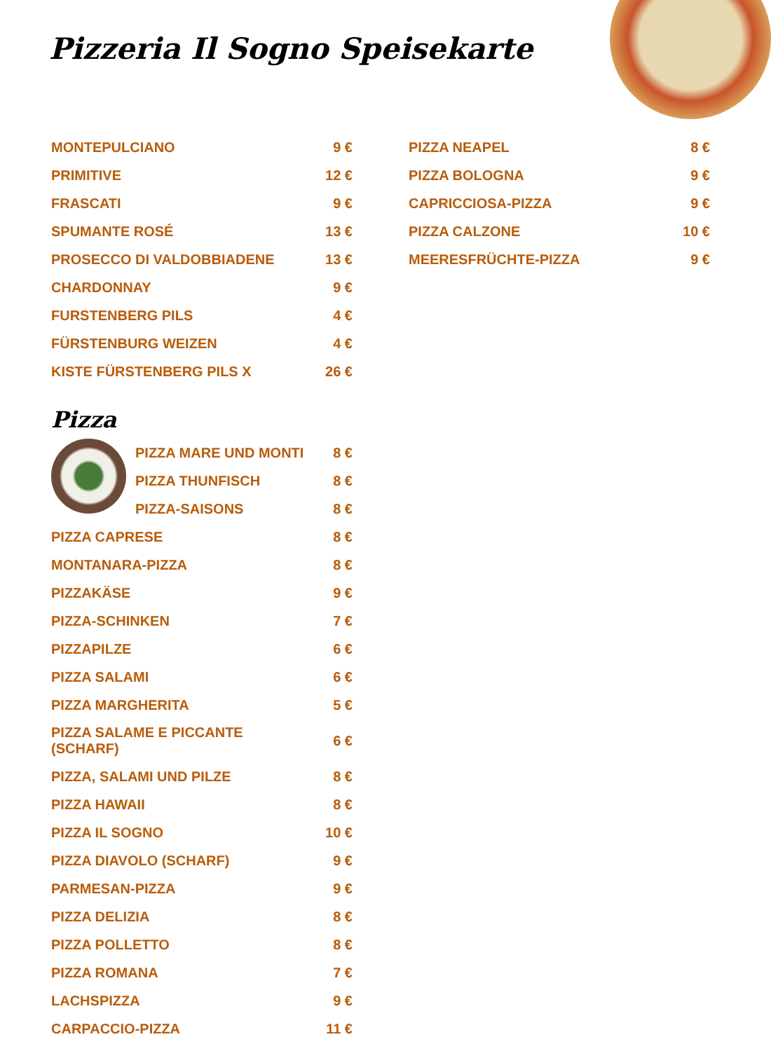Pizzeria Il Sogno Speisekarte
MONTEPULCIANO 9 €
PRIMITIVE 12 €
FRASCATI 9 €
SPUMANTE ROSÉ 13 €
PROSECCO DI VALDOBBIADENE 13 €
CHARDONNAY 9 €
FURSTENBERG PILS 4 €
FÜRSTENBURG WEIZEN 4 €
KISTE FÜRSTENBERG PILS X 26 €
Pizza
PIZZA MARE UND MONTI 8 €
PIZZA THUNFISCH 8 €
PIZZA-SAISONS 8 €
PIZZA CAPRESE 8 €
MONTANARA-PIZZA 8 €
PIZZAKÄSE 9 €
PIZZA-SCHINKEN 7 €
PIZZAPILZE 6 €
PIZZA SALAMI 6 €
PIZZA MARGHERITA 5 €
PIZZA SALAME E PICCANTE
(SCHARF) 6 €
PIZZA, SALAMI UND PILZE 8 €
PIZZA HAWAII 8 €
PIZZA IL SOGNO 10 €
PIZZA DIAVOLO (SCHARF) 9 €
PARMESAN-PIZZA 9 €
PIZZA DELIZIA 8 €
PIZZA POLLETTO 8 €
PIZZA ROMANA 7 €
LACHSPIZZA 9 €
CARPACCIO-PIZZA 11 €
PIZZA NEAPEL 8 €
PIZZA BOLOGNA 9 €
CAPRICCIOSA-PIZZA 9 €
PIZZA CALZONE 10 €
MEERESFRÜCHTE-PIZZA 9 €